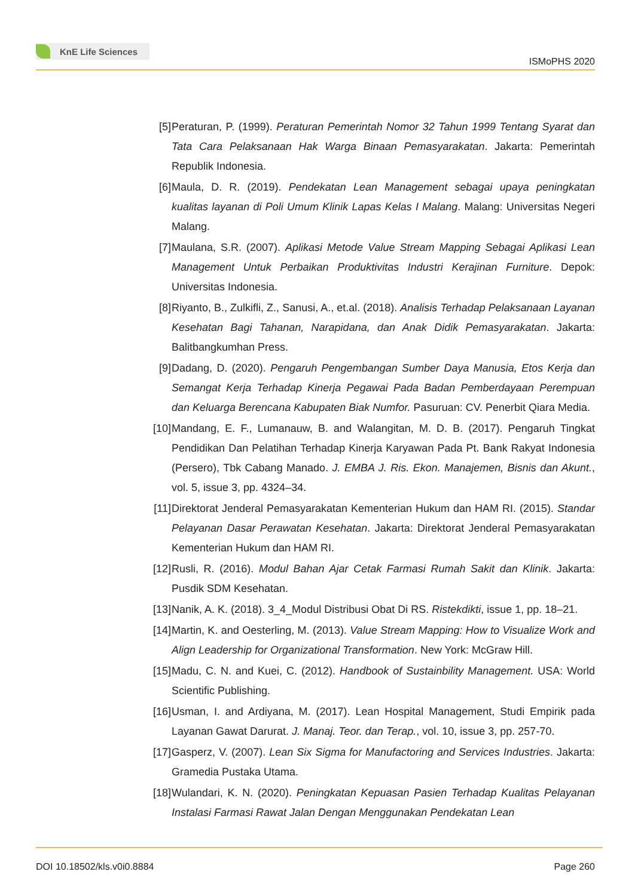KnE Life Sciences
ISMoPHS 2020
[5] Peraturan, P. (1999). Peraturan Pemerintah Nomor 32 Tahun 1999 Tentang Syarat dan Tata Cara Pelaksanaan Hak Warga Binaan Pemasyarakatan. Jakarta: Pemerintah Republik Indonesia.
[6] Maula, D. R. (2019). Pendekatan Lean Management sebagai upaya peningkatan kualitas layanan di Poli Umum Klinik Lapas Kelas I Malang. Malang: Universitas Negeri Malang.
[7] Maulana, S.R. (2007). Aplikasi Metode Value Stream Mapping Sebagai Aplikasi Lean Management Untuk Perbaikan Produktivitas Industri Kerajinan Furniture. Depok: Universitas Indonesia.
[8] Riyanto, B., Zulkifli, Z., Sanusi, A., et.al. (2018). Analisis Terhadap Pelaksanaan Layanan Kesehatan Bagi Tahanan, Narapidana, dan Anak Didik Pemasyarakatan. Jakarta: Balitbangkumhan Press.
[9] Dadang, D. (2020). Pengaruh Pengembangan Sumber Daya Manusia, Etos Kerja dan Semangat Kerja Terhadap Kinerja Pegawai Pada Badan Pemberdayaan Perempuan dan Keluarga Berencana Kabupaten Biak Numfor. Pasuruan: CV. Penerbit Qiara Media.
[10]
Mandang, E. F., Lumanauw, B. and Walangitan, M. D. B. (2017). Pengaruh Tingkat Pendidikan Dan Pelatihan Terhadap Kinerja Karyawan Pada Pt. Bank Rakyat Indonesia (Persero), Tbk Cabang Manado. J. EMBA J. Ris. Ekon. Manajemen, Bisnis dan Akunt., vol. 5, issue 3, pp. 4324–34.
[11]
Direktorat Jenderal Pemasyarakatan Kementerian Hukum dan HAM RI. (2015). Standar Pelayanan Dasar Perawatan Kesehatan. Jakarta: Direktorat Jenderal Pemasyarakatan Kementerian Hukum dan HAM RI.
[12]
Rusli, R. (2016). Modul Bahan Ajar Cetak Farmasi Rumah Sakit dan Klinik. Jakarta: Pusdik SDM Kesehatan.
[13]
Nanik, A. K. (2018). 3_4_Modul Distribusi Obat Di RS. Ristekdikti, issue 1, pp. 18–21.
[14]
Martin, K. and Oesterling, M. (2013). Value Stream Mapping: How to Visualize Work and Align Leadership for Organizational Transformation. New York: McGraw Hill.
[15]
Madu, C. N. and Kuei, C. (2012). Handbook of Sustainbility Management. USA: World Scientific Publishing.
[16]
Usman, I. and Ardiyana, M. (2017). Lean Hospital Management, Studi Empirik pada Layanan Gawat Darurat. J. Manaj. Teor. dan Terap., vol. 10, issue 3, pp. 257-70.
[17]
Gasperz, V. (2007). Lean Six Sigma for Manufactoring and Services Industries. Jakarta: Gramedia Pustaka Utama.
[18]
Wulandari, K. N. (2020). Peningkatan Kepuasan Pasien Terhadap Kualitas Pelayanan Instalasi Farmasi Rawat Jalan Dengan Menggunakan Pendekatan Lean
DOI 10.18502/kls.v0i0.8884 Page 260